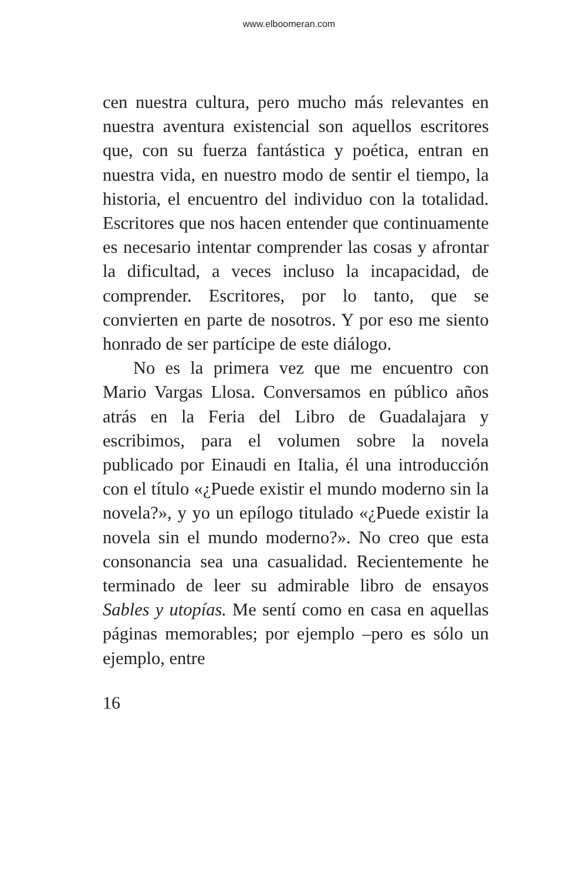www.elboomeran.com
cen nuestra cultura, pero mucho más relevantes en nuestra aventura existencial son aquellos escritores que, con su fuerza fantástica y poética, entran en nuestra vida, en nuestro modo de sentir el tiempo, la historia, el encuentro del individuo con la totalidad. Escritores que nos hacen entender que continuamente es necesario intentar comprender las cosas y afrontar la dificultad, a veces incluso la incapacidad, de comprender. Escritores, por lo tanto, que se convierten en parte de nosotros. Y por eso me siento honrado de ser partícipe de este diálogo.
No es la primera vez que me encuentro con Mario Vargas Llosa. Conversamos en público años atrás en la Feria del Libro de Guadalajara y escribimos, para el volumen sobre la novela publicado por Einaudi en Italia, él una introducción con el título «¿Puede existir el mundo moderno sin la novela?», y yo un epílogo titulado «¿Puede existir la novela sin el mundo moderno?». No creo que esta consonancia sea una casualidad. Recientemente he terminado de leer su admirable libro de ensayos Sables y utopías. Me sentí como en casa en aquellas páginas memorables; por ejemplo –pero es sólo un ejemplo, entre
16